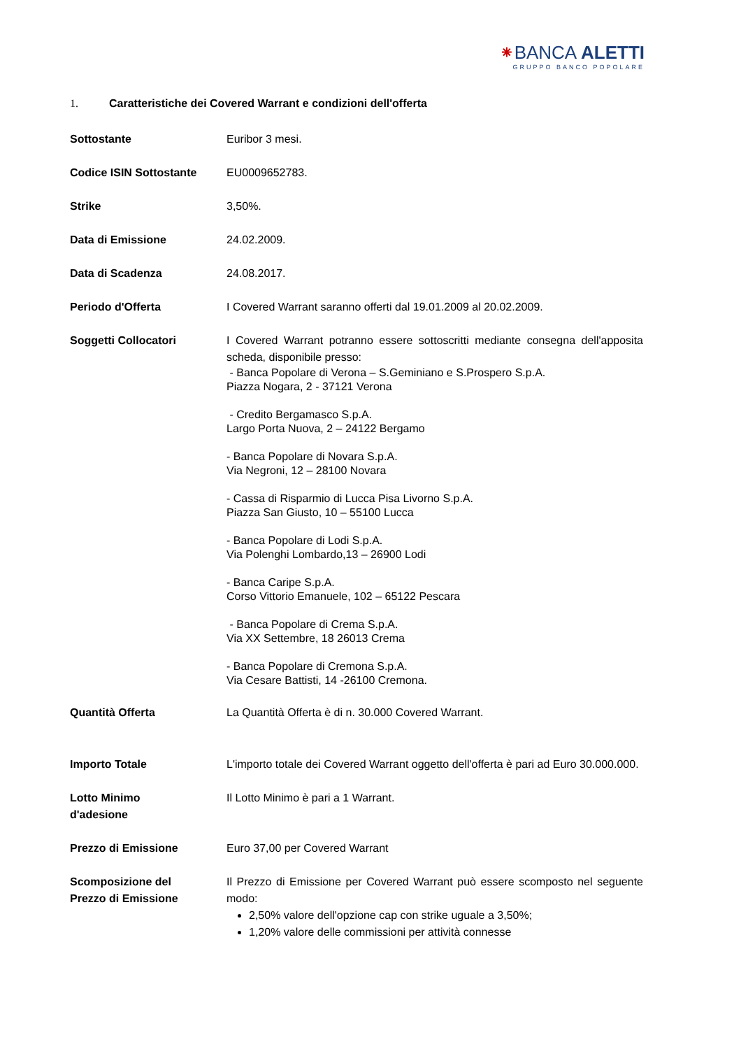⁕BANCA ALETTI
GRUPPO BANCO POPOLARE
1. Caratteristiche dei Covered Warrant e condizioni dell'offerta
| Sottostante | Euribor 3 mesi. |
| Codice ISIN Sottostante | EU0009652783. |
| Strike | 3,50%. |
| Data di Emissione | 24.02.2009. |
| Data di Scadenza | 24.08.2017. |
| Periodo d'Offerta | I Covered Warrant saranno offerti dal 19.01.2009 al 20.02.2009. |
| Soggetti Collocatori | I Covered Warrant potranno essere sottoscritti mediante consegna dell'apposita scheda, disponibile presso: - Banca Popolare di Verona – S.Geminiano e S.Prospero S.p.A. Piazza Nogara, 2 - 37121 Verona - Credito Bergamasco S.p.A. Largo Porta Nuova, 2 – 24122 Bergamo - Banca Popolare di Novara S.p.A. Via Negroni, 12 – 28100 Novara - Cassa di Risparmio di Lucca Pisa Livorno S.p.A. Piazza San Giusto, 10 – 55100 Lucca - Banca Popolare di Lodi S.p.A. Via Polenghi Lombardo,13 – 26900 Lodi - Banca Caripe S.p.A. Corso Vittorio Emanuele, 102 – 65122 Pescara - Banca Popolare di Crema S.p.A. Via XX Settembre, 18 26013 Crema - Banca Popolare di Cremona S.p.A. Via Cesare Battisti, 14 -26100 Cremona. |
| Quantità Offerta | La Quantità Offerta è di n. 30.000 Covered Warrant. |
| Importo Totale | L'importo totale dei Covered Warrant oggetto dell'offerta è pari ad Euro 30.000.000. |
| Lotto Minimo d'adesione | Il Lotto Minimo è pari a 1 Warrant. |
| Prezzo di Emissione | Euro 37,00 per Covered Warrant |
| Scomposizione del Prezzo di Emissione | Il Prezzo di Emissione per Covered Warrant può essere scomposto nel seguente modo: 2,50% valore dell'opzione cap con strike uguale a 3,50%; 1,20% valore delle commissioni per attività connesse |